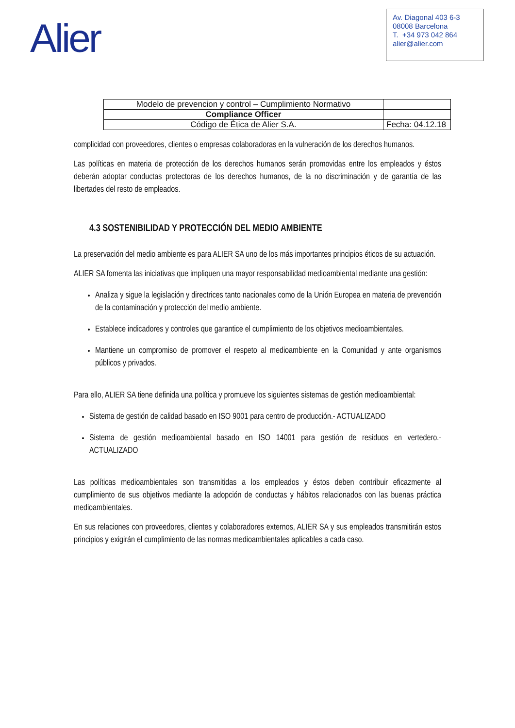Alier
Av. Diagonal 403 6-3
08008 Barcelona
T. +34 973 042 864
alier@alier.com
| Modelo de prevencion y control – Cumplimiento Normativo | |
| Compliance Officer | |
| Código de Ética de Alier S.A. | Fecha: 04.12.18 |
complicidad con proveedores, clientes o empresas colaboradoras en la vulneración de los derechos humanos.
Las políticas en materia de protección de los derechos humanos serán promovidas entre los empleados y éstos deberán adoptar conductas protectoras de los derechos humanos, de la no discriminación y de garantía de las libertades del resto de empleados.
4.3 SOSTENIBILIDAD Y PROTECCIÓN DEL MEDIO AMBIENTE
La preservación del medio ambiente es para ALIER SA uno de los más importantes principios éticos de su actuación.
ALIER SA fomenta las iniciativas que impliquen una mayor responsabilidad medioambiental mediante una gestión:
Analiza y sigue la legislación y directrices tanto nacionales como de la Unión Europea en materia de prevención de la contaminación y protección del medio ambiente.
Establece indicadores y controles que garantice el cumplimiento de los objetivos medioambientales.
Mantiene un compromiso de promover el respeto al medioambiente en la Comunidad y ante organismos públicos y privados.
Para ello, ALIER SA tiene definida una política y promueve los siguientes sistemas de gestión medioambiental:
Sistema de gestión de calidad basado en ISO 9001 para centro de producción.- ACTUALIZADO
Sistema de gestión medioambiental basado en ISO 14001 para gestión de residuos en vertedero.- ACTUALIZADO
Las políticas medioambientales son transmitidas a los empleados y éstos deben contribuir eficazmente al cumplimiento de sus objetivos mediante la adopción de conductas y hábitos relacionados con las buenas práctica medioambientales.
En sus relaciones con proveedores, clientes y colaboradores externos, ALIER SA y sus empleados transmitirán estos principios y exigirán el cumplimiento de las normas medioambientales aplicables a cada caso.